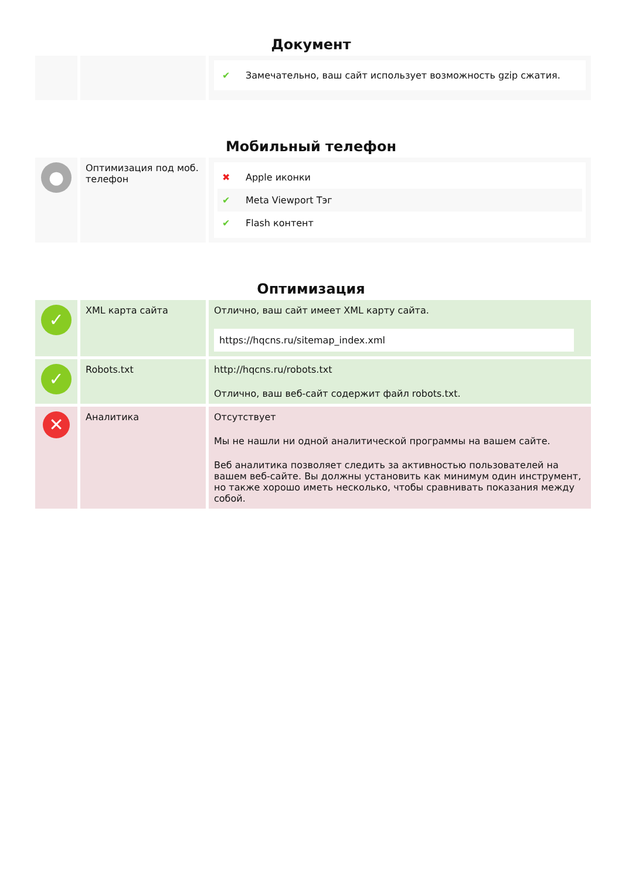Документ
| | | ✔ Замечательно, ваш сайт использует возможность gzip сжатия. |
Мобильный телефон
| ● | Оптимизация под моб. телефон | ✖ Apple иконки ✔ Meta Viewport Тэг ✔ Flash контент |
Оптимизация
| ✓ | XML карта сайта | Отлично, ваш сайт имеет XML карту сайта. https://hqcns.ru/sitemap_index.xml |
| ✓ | Robots.txt | http://hqcns.ru/robots.txt Отлично, ваш веб-сайт содержит файл robots.txt. |
| ✕ | Аналитика | Отсутствует Мы не нашли ни одной аналитической программы на вашем сайте. Веб аналитика позволяет следить за активностью пользователей на вашем веб-сайте. Вы должны установить как минимум один инструмент, но также хорошо иметь несколько, чтобы сравнивать показания между собой. |